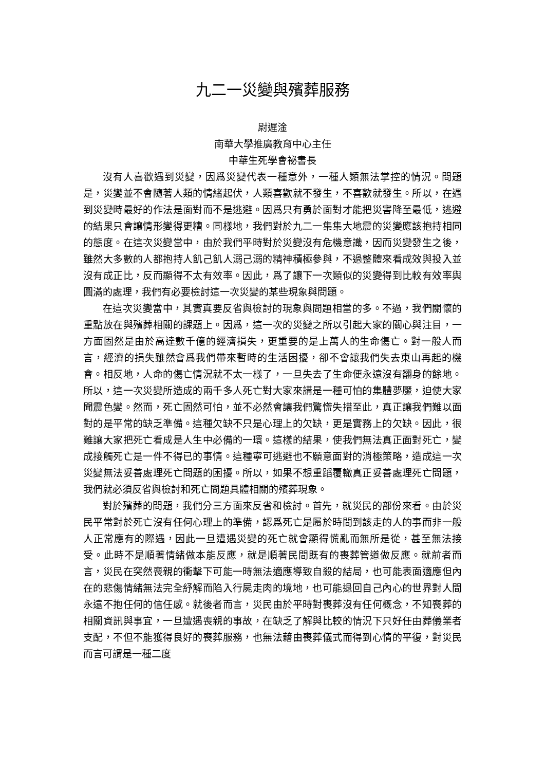九二一災變與殯葬服務
尉遲淦
南華大學推廣教育中心主任
中華生死學會祕書長
沒有人喜歡遇到災變，因爲災變代表一種意外，一種人類無法掌控的情況。問題是，災變並不會隨著人類的情緒起伏，人類喜歡就不發生，不喜歡就發生。所以，在遇到災變時最好的作法是面對而不是逃避。因爲只有勇於面對才能把災害降至最低，逃避的結果只會讓情形變得更糟。同樣地，我們對於九二一集集大地震的災變應該抱持相同的態度。在這次災變當中，由於我們平時對於災變沒有危機意識，因而災變發生之後，雖然大多數的人都抱持人飢己飢人溺己溺的精神積極參與，不過整體來看成效與投入並沒有成正比，反而顯得不太有效率。因此，爲了讓下一次類似的災變得到比較有效率與圓滿的處理，我們有必要檢討這一次災變的某些現象與問題。
在這次災變當中，其實真要反省與檢討的現象與問題相當的多。不過，我們關懷的重點放在與殯葬相關的課題上。因爲，這一次的災變之所以引起大家的關心與注目，一方面固然是由於高達數千億的經濟損失，更重要的是上萬人的生命傷亡。對一般人而言，經濟的損失雖然會爲我們帶來暫時的生活困擾，卻不會讓我們失去東山再起的機會。相反地，人命的傷亡情況就不太一樣了，一旦失去了生命便永遠沒有翻身的餘地。所以，這一次災變所造成的兩千多人死亡對大家來講是一種可怕的集體夢魘，迫使大家聞震色變。然而，死亡固然可怕，並不必然會讓我們驚慌失措至此，真正讓我們難以面對的是平常的缺乏準備。這種欠缺不只是心理上的欠缺，更是實務上的欠缺。因此，很難讓大家把死亡看成是人生中必備的一環。這樣的結果，使我們無法真正面對死亡，變成接觸死亡是一件不得已的事情。這種寧可逃避也不願意面對的消極策略，造成這一次災變無法妥善處理死亡問題的困擾。所以，如果不想重蹈覆轍真正妥善處理死亡問題，我們就必須反省與檢討和死亡問題具體相關的殯葬現象。
對於殯葬的問題，我們分三方面來反省和檢討。首先，就災民的部份來看。由於災民平常對於死亡沒有任何心理上的準備，認爲死亡是屬於時間到該走的人的事而非一般人正常應有的際遇，因此一旦遭遇災變的死亡就會顯得慌亂而無所是從，甚至無法接受。此時不是順著情緒做本能反應，就是順著民間既有的喪葬管道做反應。就前者而言，災民在突然喪親的衝擊下可能一時無法適應導致自殺的結局，也可能表面適應但內在的悲傷情緒無法完全紓解而陷入行屍走肉的境地，也可能退回自己內心的世界對人間永遠不抱任何的信任感。就後者而言，災民由於平時對喪葬沒有任何概念，不知喪葬的相關資訊與事宜，一旦遭遇喪親的事故，在缺乏了解與比較的情況下只好任由葬儀業者支配，不但不能獲得良好的喪葬服務，也無法藉由喪葬儀式而得到心情的平復，對災民而言可謂是一種二度